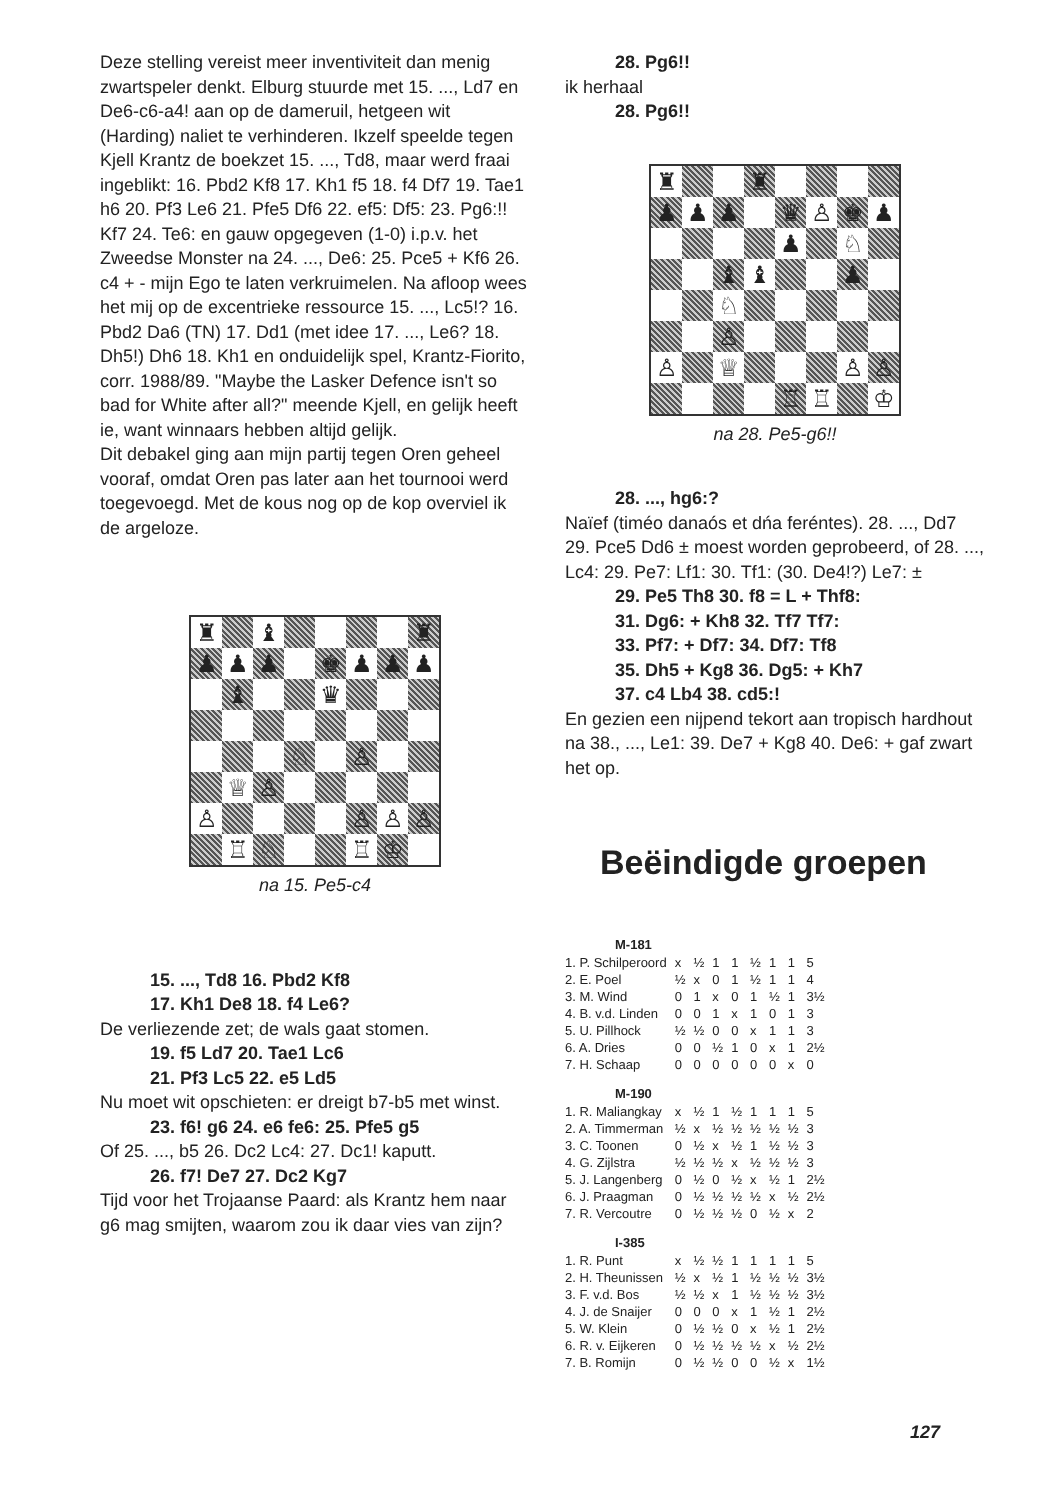Deze stelling vereist meer inventiviteit dan menig zwartspeler denkt. Elburg stuurde met 15. ..., Ld7 en De6-c6-a4! aan op de dameruil, hetgeen wit (Harding) naliet te verhinderen. Ikzelf speelde tegen Kjell Krantz de boekzet 15. ..., Td8, maar werd fraai ingeblikt: 16. Pbd2 Kf8 17. Kh1 f5 18. f4 Df7 19. Tae1 h6 20. Pf3 Le6 21. Pfe5 Df6 22. ef5: Df5: 23. Pg6:!! Kf7 24. Te6: en gauw opgegeven (1-0) i.p.v. het Zweedse Monster na 24. ..., De6: 25. Pce5 + Kf6 26. c4 + - mijn Ego te laten verkruimelen. Na afloop wees het mij op de excentrieke ressource 15. ..., Lc5!? 16. Pbd2 Da6 (TN) 17. Dd1 (met idee 17. ..., Le6? 18. Dh5!) Dh6 18. Kh1 en onduidelijk spel, Krantz-Fiorito, corr. 1988/89. "Maybe the Lasker Defence isn't so bad for White after all?" meende Kjell, en gelijk heeft ie, want winnaars hebben altijd gelijk.
Dit debakel ging aan mijn partij tegen Oren geheel vooraf, omdat Oren pas later aan het tournooi werd toegevoegd. Met de kous nog op de kop overviel ik de argeloze.
♜
♝
♜
♟
♟
♟
♚
♟
♟
♟
♝
♛
♘
♙
♕
♙
♙
♙
♙
♙
♖
♘
♖
♔
na 15. Pe5-c4
15. ..., Td8 16. Pbd2 Kf8
17. Kh1 De8 18. f4 Le6?
De verliezende zet; de wals gaat stomen.
19. f5 Ld7 20. Tae1 Lc6
21. Pf3 Lc5 22. e5 Ld5
Nu moet wit opschieten: er dreigt b7-b5 met winst.
23. f6! g6 24. e6 fe6: 25. Pfe5 g5
Of 25. ..., b5 26. Dc2 Lc4: 27. Dc1! kaputt.
26. f7! De7 27. Dc2 Kg7
Tijd voor het Trojaanse Paard: als Krantz hem naar g6 mag smijten, waarom zou ik daar vies van zijn?
28. Pg6!!
ik herhaal
28. Pg6!!
♜
♜
♟
♟
♟
♛
♙
♚
♟
♟
♘
♝
♝
♟
♘
♙
♙
♕
♙
♙
♖
♖
♔
na 28. Pe5-g6!!
28. ..., hg6:?
Naïef (timéo danaós et dńa feréntes). 28. ..., Dd7 29. Pce5 Dd6 ± moest worden geprobeerd, of 28. ..., Lc4: 29. Pe7: Lf1: 30. Tf1: (30. De4!?) Le7: ±
29. Pe5 Th8 30. f8 = L + Thf8:
31. Dg6: + Kh8 32. Tf7 Tf7:
33. Pf7: + Df7: 34. Df7: Tf8
35. Dh5 + Kg8 36. Dg5: + Kh7
37. c4 Lb4 38. cd5:!
En gezien een nijpend tekort aan tropisch hardhout na 38., ..., Le1: 39. De7 + Kg8 40. De6: + gaf zwart het op.
Beëindigde groepen
| M-181 | | | | | | | | |
| --- | --- | --- | --- | --- | --- | --- | --- | --- |
| 1. P. Schilperoord | x | ½ | 1 | 1 | ½ | 1 | 1 | 5 |
| 2. E. Poel | ½ | x | 0 | 1 | ½ | 1 | 1 | 4 |
| 3. M. Wind | 0 | 1 | x | 0 | 1 | ½ | 1 | 3½ |
| 4. B. v.d. Linden | 0 | 0 | 1 | x | 1 | 0 | 1 | 3 |
| 5. U. Pillhock | ½ | ½ | 0 | 0 | x | 1 | 1 | 3 |
| 6. A. Dries | 0 | 0 | ½ | 1 | 0 | x | 1 | 2½ |
| 7. H. Schaap | 0 | 0 | 0 | 0 | 0 | 0 | x | 0 |
| M-190 | | | | | | | | |
| 1. R. Maliangkay | x | ½ | 1 | ½ | 1 | 1 | 1 | 5 |
| 2. A. Timmerman | ½ | x | ½ | ½ | ½ | ½ | ½ | 3 |
| 3. C. Toonen | 0 | ½ | x | ½ | 1 | ½ | ½ | 3 |
| 4. G. Zijlstra | ½ | ½ | ½ | x | ½ | ½ | ½ | 3 |
| 5. J. Langenberg | 0 | ½ | 0 | ½ | x | ½ | 1 | 2½ |
| 6. J. Praagman | 0 | ½ | ½ | ½ | ½ | x | ½ | 2½ |
| 7. R. Vercoutre | 0 | ½ | ½ | ½ | 0 | ½ | x | 2 |
| I-385 | | | | | | | | |
| 1. R. Punt | x | ½ | ½ | 1 | 1 | 1 | 1 | 5 |
| 2. H. Theunissen | ½ | x | ½ | 1 | ½ | ½ | ½ | 3½ |
| 3. F. v.d. Bos | ½ | ½ | x | 1 | ½ | ½ | ½ | 3½ |
| 4. J. de Snaijer | 0 | 0 | 0 | x | 1 | ½ | 1 | 2½ |
| 5. W. Klein | 0 | ½ | ½ | 0 | x | ½ | 1 | 2½ |
| 6. R. v. Eijkeren | 0 | ½ | ½ | ½ | ½ | x | ½ | 2½ |
| 7. B. Romijn | 0 | ½ | ½ | 0 | 0 | ½ | x | 1½ |
127